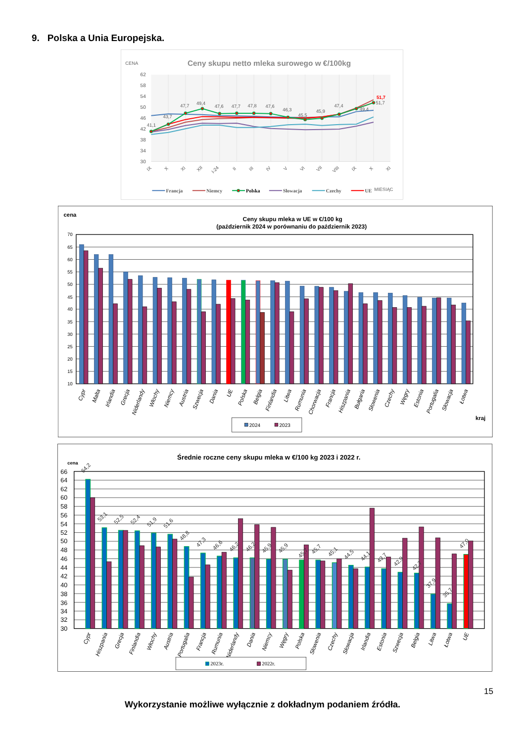9. Polska a Unia Europejska.
CENA
Ceny skupu netto mleka surowego w €/100kg
62
58
54
50
46
42
38
34
30
41,1
43,7
47,7
49,4
47,6
47,7
47,8
47,6
46,3
45,5
45,9
47,4
49,4
51,7
51,7
IX
X
XI
XII
I-24
II
III
IV
V
VI
VII
VIII
IX
X
XI
Francja
Niemcy
Polska
Słowacja
Czechy
UE
MIESIĄC
cena
Ceny skupu mleka w UE w €/100 kg
(październik 2024 w porównaniu do październik 2023)
70
65
60
55
50
45
40
35
30
25
20
15
10
Cypr
Malta
Irlandia
Grecja
Niderlandy
Włochy
Niemcy
Austria
Szwecja
Dania
UE
Polska
Belgia
Finlandia
Litwa
Rumunia
Chorwacja
Francja
Hiszpania
Bułgaria
Słowenia
Czechy
Węgry
Estonia
Portugalia
Słowacja
Łotwa
kraj
2024
2023
Średnie roczne ceny skupu mleka w €/100 kg 2023 i 2022 r.
cena
66
64
62
60
58
56
54
52
50
48
46
44
42
40
38
36
34
32
30
64,2
53,1
52,5
52,4
51,9
51,6
48,8
47,3
46,6
46,2
46,2
45,9
45,9
45,7
45,7
45,1
44,5
44,1
43,7
42,9
42,7
37,9
35,7
47,0
Cypr
Hiszpania
Grecja
Finlandia
Włochy
Austria
Portugalia
Francja
Rumunia
Niderlandy
Dania
Niemcy
Węgry
Polska
Słowenia
Czechy
Słowacja
Irlandia
Estonia
Szwecja
Belgia
Litwa
Łotwa
UE
2023r.
2022r.
15
Wykorzystanie możliwe wyłącznie z dokładnym podaniem źródła.